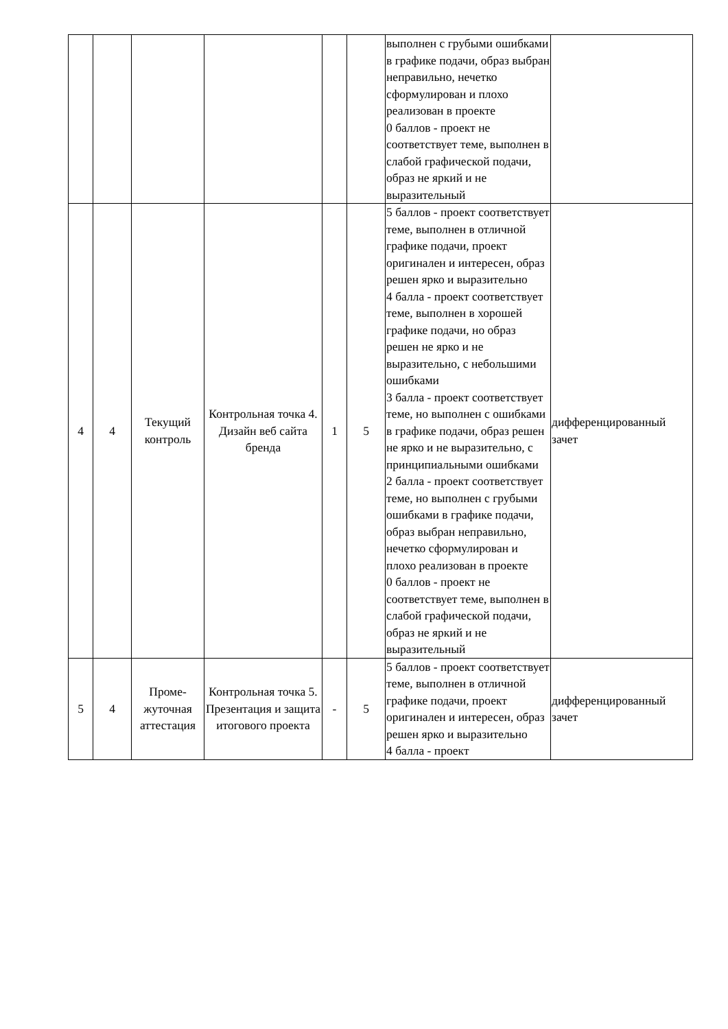| | | | | | | выполнен с грубыми ошибками в графике подачи, образ выбран неправильно, нечетко сформулирован и плохо реализован в проекте 0 баллов - проект не соответствует теме, выполнен в слабой графической подачи, образ не яркий и не выразительный | |
| 4 | 4 | Текущий контроль | Контрольная точка 4. Дизайн веб сайта бренда | 1 | 5 | 5 баллов - проект соответствует теме, выполнен в отличной графике подачи, проект оригинален и интересен, образ решен ярко и выразительно 4 балла - проект соответствует теме, выполнен в хорошей графике подачи, но образ решен не ярко и не выразительно, с небольшими ошибками 3 балла - проект соответствует теме, но выполнен с ошибками в графике подачи, образ решен не ярко и не выразительно, с принципиальными ошибками 2 балла - проект соответствует теме, но выполнен с грубыми ошибками в графике подачи, образ выбран неправильно, нечетко сформулирован и плохо реализован в проекте 0 баллов - проект не соответствует теме, выполнен в слабой графической подачи, образ не яркий и не выразительный | дифференцированный зачет |
| 5 | 4 | Проме-жуточная аттестация | Контрольная точка 5. Презентация и защита итогового проекта | - | 5 | 5 баллов - проект соответствует теме, выполнен в отличной графике подачи, проект оригинален и интересен, образ решен ярко и выразительно 4 балла - проект | дифференцированный зачет |